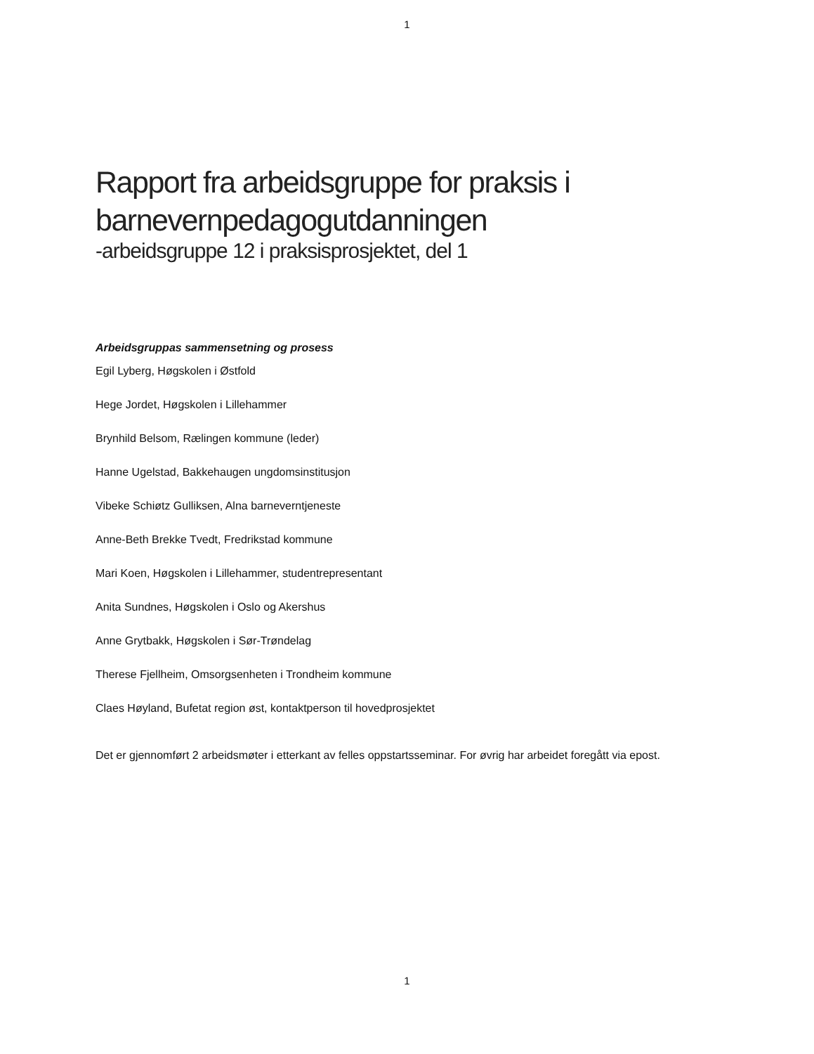1
Rapport fra arbeidsgruppe for praksis i barnevernpedagogutdanningen
-arbeidsgruppe 12 i praksisprosjektet, del 1
Arbeidsgruppas sammensetning og prosess
Egil Lyberg, Høgskolen i Østfold
Hege Jordet, Høgskolen i Lillehammer
Brynhild Belsom, Rælingen kommune (leder)
Hanne Ugelstad, Bakkehaugen ungdomsinstitusjon
Vibeke Schiøtz Gulliksen, Alna barneverntjeneste
Anne-Beth Brekke Tvedt, Fredrikstad kommune
Mari Koen, Høgskolen i Lillehammer, studentrepresentant
Anita Sundnes, Høgskolen i Oslo og Akershus
Anne Grytbakk, Høgskolen i Sør-Trøndelag
Therese Fjellheim, Omsorgsenheten i Trondheim kommune
Claes Høyland, Bufetat region øst, kontaktperson til hovedprosjektet
Det er gjennomført 2 arbeidsmøter i etterkant av felles oppstartsseminar. For øvrig har arbeidet foregått via epost.
1